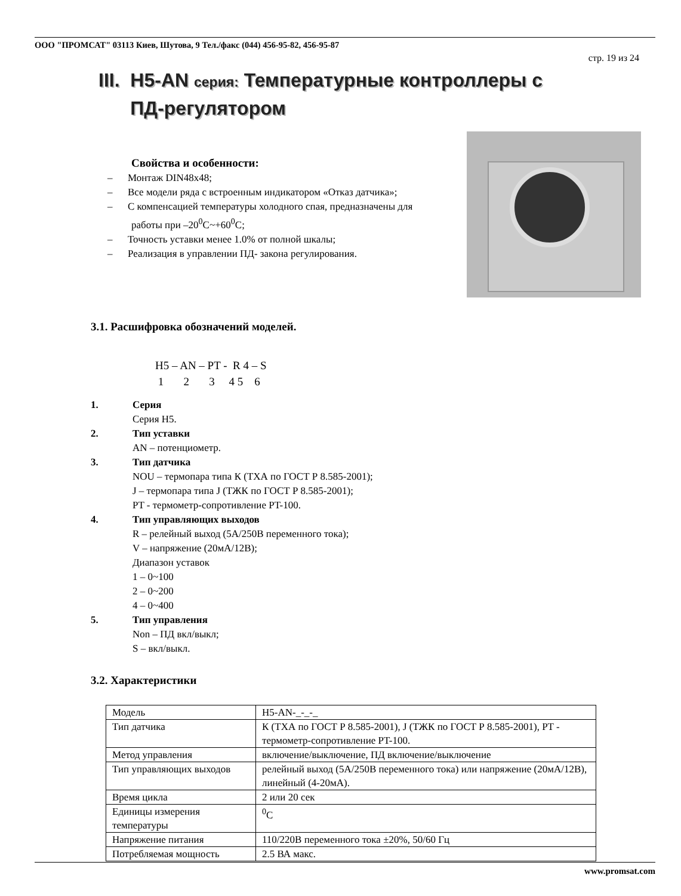ООО "ПРОМСАТ" 03113 Киев, Шутова, 9 Тел./факс (044) 456-95-82, 456-95-87
стр. 19 из 24
III. H5-AN серия: Температурные контроллеры с
ПД-регулятором
Свойства и особенности:
– Монтаж DIN48x48;
– Все модели ряда с встроенным индикатором «Отказ датчика»;
– С компенсацией температуры холодного спая, предназначены для работы при –20<sup>0</sup>C~+60<sup>0</sup>C;
– Точность уставки менее 1.0% от полной шкалы;
– Реализация в управлении ПД- закона регулирования.
3.1. Расшифровка обозначений моделей.
H5 – AN – PT - R 4 – S 1 2 3 4 5 6
1. Серия
Серия H5.
2. Тип уставки
AN – потенциометр.
3. Тип датчика
NOU – термопара типа К (ТХА по ГОСТ Р 8.585-2001);
J – термопара типа J (ТЖК по ГОСТ Р 8.585-2001);
PT - термометр-сопротивление PT-100.
4. Тип управляющих выходов
R – релейный выход (5А/250В переменного тока);
V – напряжение (20мА/12В);
Диапазон уставок
1 – 0~100
2 – 0~200
4 – 0~400
5. Тип управления
Non – ПД вкл/выкл;
S – вкл/выкл.
3.2. Характеристики
| Модель | H5-AN-_-_-_ |
| Тип датчика | К (ТХА по ГОСТ Р 8.585-2001), J (ТЖК по ГОСТ Р 8.585-2001), PT - термометр-сопротивление PT-100. |
| Метод управления | включение/выключение, ПД включение/выключение |
| Тип управляющих выходов | релейный выход (5А/250В переменного тока) или напряжение (20мА/12В), линейный (4-20мА). |
| Время цикла | 2 или 20 сек |
| Единицы измерения температуры | <sup>0</sup> C |
| Напряжение питания | 110/220В переменного тока ±20%, 50/60 Гц |
| Потребляемая мощность | 2.5 ВА макс. |
www.promsat.com